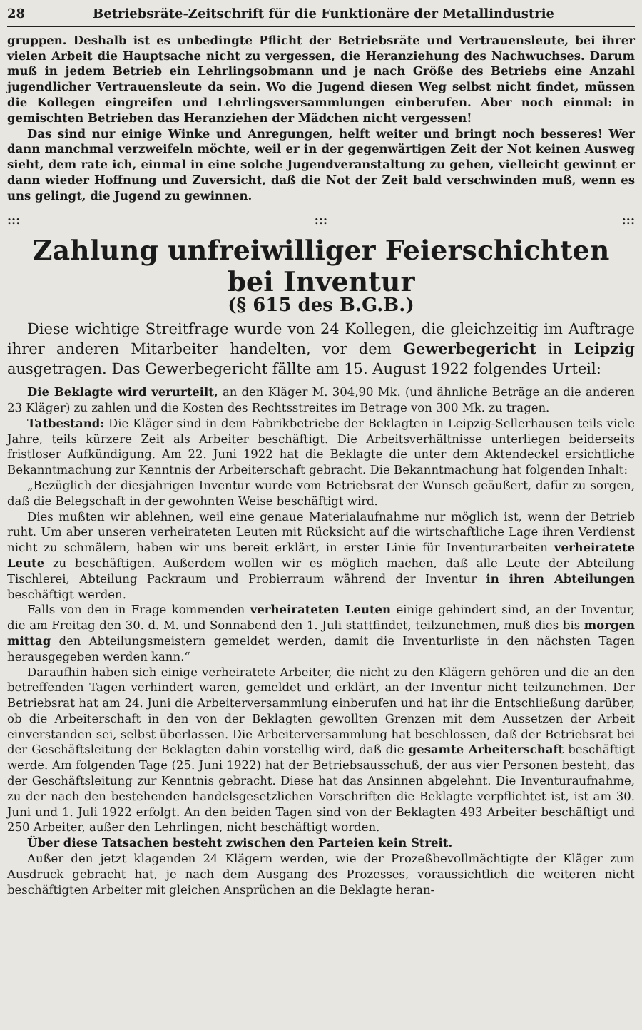28 Betriebsräte-Zeitschrift für die Funktionäre der Metallindustrie
gruppen. Deshalb ist es unbedingte Pflicht der Betriebsräte und Vertrauensleute, bei ihrer vielen Arbeit die Hauptsache nicht zu vergessen, die Heranziehung des Nachwuchses. Darum muß in jedem Betrieb ein Lehrlingsobmann und je nach Größe des Betriebs eine Anzahl jugendlicher Vertrauensleute da sein. Wo die Jugend diesen Weg selbst nicht findet, müssen die Kollegen eingreifen und Lehrlingsversammlungen einberufen. Aber noch einmal: in gemischten Betrieben das Heranziehen der Mädchen nicht vergessen!
Das sind nur einige Winke und Anregungen, helft weiter und bringt noch besseres! Wer dann manchmal verzweifeln möchte, weil er in der gegenwärtigen Zeit der Not keinen Ausweg sieht, dem rate ich, einmal in eine solche Jugendveranstaltung zu gehen, vielleicht gewinnt er dann wieder Hoffnung und Zuversicht, daß die Not der Zeit bald verschwinden muß, wenn es uns gelingt, die Jugend zu gewinnen.
::: ::: :::
Zahlung unfreiwilliger Feierschichten bei Inventur
(§ 615 des B.G.B.)
Diese wichtige Streitfrage wurde von 24 Kollegen, die gleichzeitig im Auftrage ihrer anderen Mitarbeiter handelten, vor dem Gewerbegericht in Leipzig ausgetragen. Das Gewerbegericht fällte am 15. August 1922 folgendes Urteil:
Die Beklagte wird verurteilt, an den Kläger M. 304,90 Mk. (und ähnliche Beträge an die anderen 23 Kläger) zu zahlen und die Kosten des Rechtsstreites im Betrage von 300 Mk. zu tragen.
Tatbestand: Die Kläger sind in dem Fabrikbetriebe der Beklagten in Leipzig-Sellerhausen teils viele Jahre, teils kürzere Zeit als Arbeiter beschäftigt. Die Arbeitsverhältnisse unterliegen beiderseits fristloser Aufkündigung. Am 22. Juni 1922 hat die Beklagte die unter dem Aktendeckel ersichtliche Bekanntmachung zur Kenntnis der Arbeiterschaft gebracht. Die Bekanntmachung hat folgenden Inhalt:
„Bezüglich der diesjährigen Inventur wurde vom Betriebsrat der Wunsch geäußert, dafür zu sorgen, daß die Belegschaft in der gewohnten Weise beschäftigt wird.
Dies mußten wir ablehnen, weil eine genaue Materialaufnahme nur möglich ist, wenn der Betrieb ruht. Um aber unseren verheirateten Leuten mit Rücksicht auf die wirtschaftliche Lage ihren Verdienst nicht zu schmälern, haben wir uns bereit erklärt, in erster Linie für Inventurarbeiten verheiratete Leute zu beschäftigen. Außerdem wollen wir es möglich machen, daß alle Leute der Abteilung Tischlerei, Abteilung Packraum und Probierraum während der Inventur in ihren Abteilungen beschäftigt werden.
Falls von den in Frage kommenden verheirateten Leuten einige gehindert sind, an der Inventur, die am Freitag den 30. d. M. und Sonnabend den 1. Juli stattfindet, teilzunehmen, muß dies bis morgen mittag den Abteilungsmeistern gemeldet werden, damit die Inventurliste in den nächsten Tagen herausgegeben werden kann.“
Daraufhin haben sich einige verheiratete Arbeiter, die nicht zu den Klägern gehören und die an den betreffenden Tagen verhindert waren, gemeldet und erklärt, an der Inventur nicht teilzunehmen. Der Betriebsrat hat am 24. Juni die Arbeiterversammlung einberufen und hat ihr die Entschließung darüber, ob die Arbeiterschaft in den von der Beklagten gewollten Grenzen mit dem Aussetzen der Arbeit einverstanden sei, selbst überlassen. Die Arbeiterversammlung hat beschlossen, daß der Betriebsrat bei der Geschäftsleitung der Beklagten dahin vorstellig wird, daß die gesamte Arbeiterschaft beschäftigt werde. Am folgenden Tage (25. Juni 1922) hat der Betriebsausschuß, der aus vier Personen besteht, das der Geschäftsleitung zur Kenntnis gebracht. Diese hat das Ansinnen abgelehnt. Die Inventuraufnahme, zu der nach den bestehenden handelsgesetzlichen Vorschriften die Beklagte verpflichtet ist, ist am 30. Juni und 1. Juli 1922 erfolgt. An den beiden Tagen sind von der Beklagten 493 Arbeiter beschäftigt und 250 Arbeiter, außer den Lehrlingen, nicht beschäftigt worden.
Über diese Tatsachen besteht zwischen den Parteien kein Streit.
Außer den jetzt klagenden 24 Klägern werden, wie der Prozeßbevollmächtigte der Kläger zum Ausdruck gebracht hat, je nach dem Ausgang des Prozesses, voraussichtlich die weiteren nicht beschäftigten Arbeiter mit gleichen Ansprüchen an die Beklagte heran-